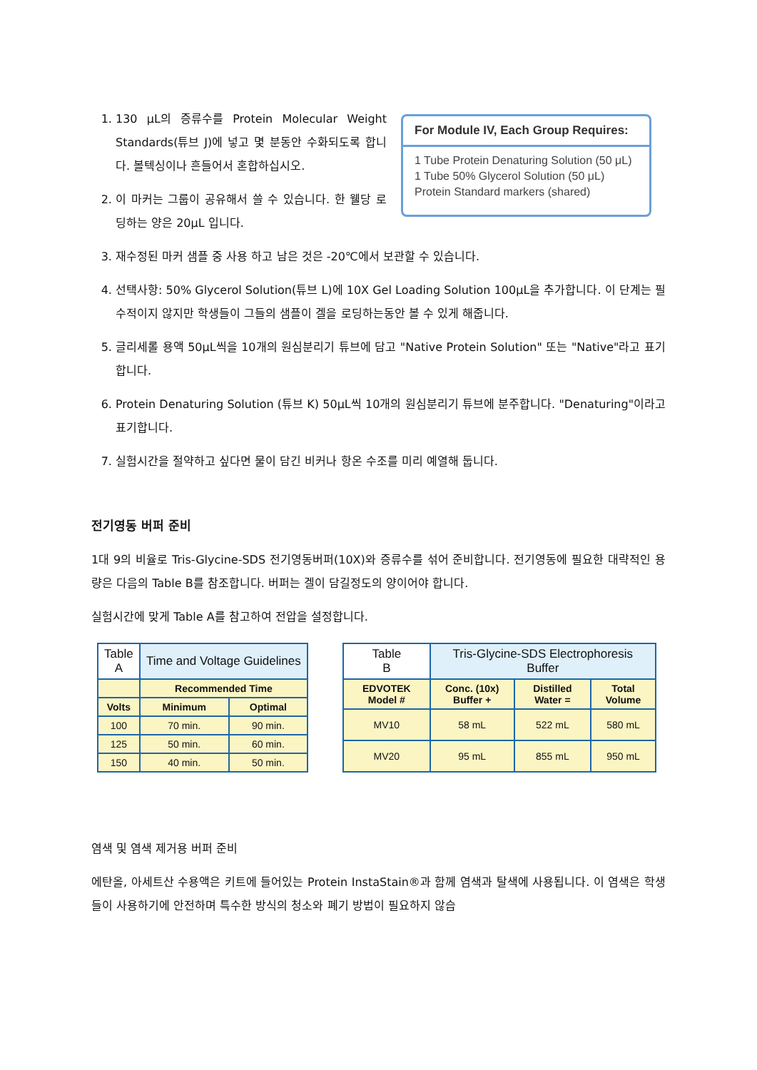1. 130 μL의 증류수를 Protein Molecular Weight Standards(튜브 J)에 넣고 몇 분동안 수화되도록 합니다. 볼텍싱이나 흔들어서 혼합하십시오.
2. 이 마커는 그룹이 공유해서 쓸 수 있습니다. 한 웰당 로딩하는 양은 20μL 입니다.
For Module IV, Each Group Requires:
1 Tube Protein Denaturing Solution (50 μL)
1 Tube 50% Glycerol Solution (50 μL)
Protein Standard markers (shared)
3. 재수정된 마커 샘플 중 사용 하고 남은 것은 -20℃에서 보관할 수 있습니다.
4. 선택사항: 50% Glycerol Solution(튜브 L)에 10X Gel Loading Solution 100μL을 추가합니다. 이 단계는 필수적이지 않지만 학생들이 그들의 샘플이 겔을 로딩하는동안 볼 수 있게 해줍니다.
5. 글리세롤 용액 50μL씩을 10개의 원심분리기 튜브에 담고 "Native Protein Solution" 또는 "Native"라고 표기합니다.
6. Protein Denaturing Solution (튜브 K) 50μL씩 10개의 원심분리기 튜브에 분주합니다. "Denaturing"이라고 표기합니다.
7. 실험시간을 절약하고 싶다면 물이 담긴 비커나 항온 수조를 미리 예열해 둡니다.
전기영동 버퍼 준비
1대 9의 비율로 Tris-Glycine-SDS 전기영동버퍼(10X)와 증류수를 섞어 준비합니다. 전기영동에 필요한 대략적인 용량은 다음의 Table B를 참조합니다. 버퍼는 겔이 담길정도의 양이어야 합니다.
실험시간에 맞게 Table A를 참고하여 전압을 설정합니다.
| Table A | Time and Voltage Guidelines | |
| | Recommended Time | |
| Volts | Minimum | Optimal |
| 100 | 70 min. | 90 min. |
| 125 | 50 min. | 60 min. |
| 150 | 40 min. | 50 min. |
| Table B | Tris-Glycine-SDS Electrophoresis Buffer | | |
| EDVOTEK Model # | Conc. (10x) Buffer + | Distilled Water = | Total Volume |
| MV10 | 58 mL | 522 mL | 580 mL |
| MV20 | 95 mL | 855 mL | 950 mL |
염색 및 염색 제거용 버퍼 준비
에탄올, 아세트산 수용액은 키트에 들어있는 Protein InstaStain®과 함께 염색과 탈색에 사용됩니다. 이 염색은 학생들이 사용하기에 안전하며 특수한 방식의 청소와 폐기 방법이 필요하지 않습